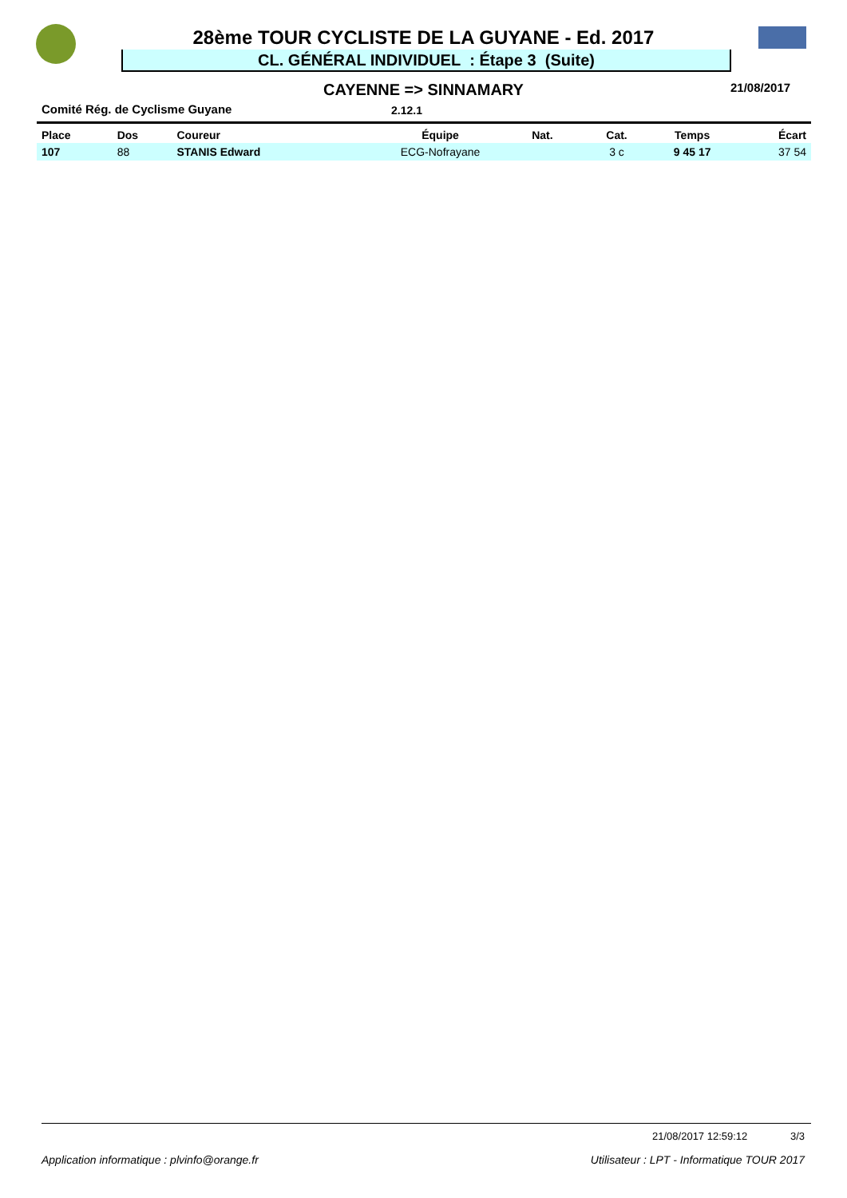28ème TOUR CYCLISTE DE LA GUYANE - Ed. 2017
CL. GÉNÉRAL INDIVIDUEL : Étape 3 (Suite)
CAYENNE => SINNAMARY 21/08/2017
Comité Rég. de Cyclisme Guyane 2.12.1
| Place | Dos | Coureur | Équipe | Nat. | Cat. | Temps | Écart |
| --- | --- | --- | --- | --- | --- | --- | --- |
| 107 | 88 | STANIS Edward | ECG-Nofrayane | | 3 c | 9 45 17 | 37 54 |
21/08/2017 12:59:12 3/3
Application informatique : plvinfo@orange.fr Utilisateur : LPT - Informatique TOUR 2017